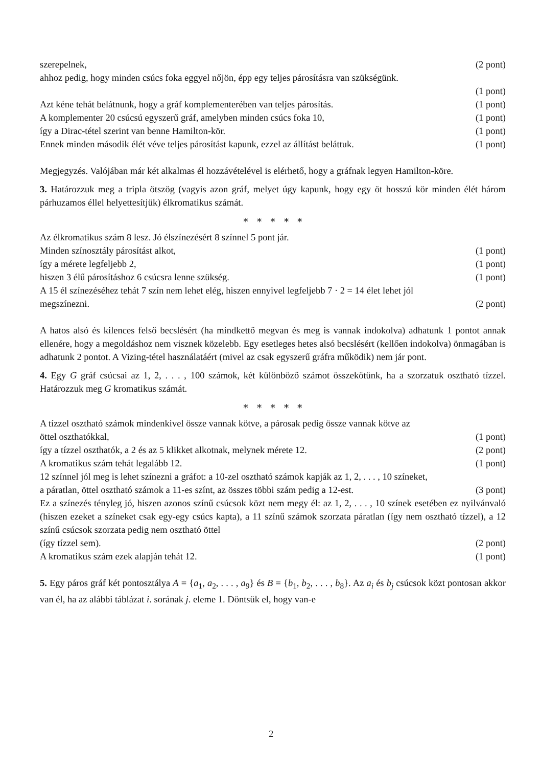szerepelnek, (2 pont)
ahhoz pedig, hogy minden csúcs foka eggyel nőjön, épp egy teljes párosításra van szükségünk.
(1 pont)
Azt kéne tehát belátnunk, hogy a gráf komplementerében van teljes párosítás. (1 pont)
A komplementer 20 csúcsú egyszerű gráf, amelyben minden csúcs foka 10, (1 pont)
így a Dirac-tétel szerint van benne Hamilton-kör. (1 pont)
Ennek minden második élét véve teljes párosítást kapunk, ezzel az állítást beláttuk. (1 pont)
Megjegyzés. Valójában már két alkalmas él hozzávételével is elérhető, hogy a gráfnak legyen Hamilton-köre.
3. Határozzuk meg a tripla ötszög (vagyis azon gráf, melyet úgy kapunk, hogy egy öt hosszú kör minden élét három párhuzamos éllel helyettesítjük) élkromatikus számát.
∗ ∗ ∗ ∗ ∗
Az élkromatikus szám 8 lesz. Jó élszínezésért 8 színnel 5 pont jár.
Minden színosztály párosítást alkot, (1 pont)
így a mérete legfeljebb 2, (1 pont)
hiszen 3 élű párosításhoz 6 csúcsra lenne szükség. (1 pont)
A 15 él színezéséhez tehát 7 szín nem lehet elég, hiszen ennyivel legfeljebb 7 · 2 = 14 élet lehet jól
megszínezni. (2 pont)
A hatos alsó és kilences felső becslésért (ha mindkettő megvan és meg is vannak indokolva) adhatunk 1 pontot annak ellenére, hogy a megoldáshoz nem visznek közelebb. Egy esetleges hetes alsó becslésért (kellően indokolva) önmagában is adhatunk 2 pontot. A Vizing-tétel használatáért (mivel az csak egyszerű gráfra működik) nem jár pont.
4. Egy G gráf csúcsai az 1, 2, . . . , 100 számok, két különböző számot összekötünk, ha a szorzatuk osztható tízzel. Határozzuk meg G kromatikus számát.
∗ ∗ ∗ ∗ ∗
A tízzel osztható számok mindenkivel össze vannak kötve, a párosak pedig össze vannak kötve az
öttel oszthatókkal, (1 pont)
így a tízzel oszthatók, a 2 és az 5 klikket alkotnak, melynek mérete 12. (2 pont)
A kromatikus szám tehát legalább 12. (1 pont)
12 színnel jól meg is lehet színezni a gráfot: a 10-zel osztható számok kapják az 1, 2, . . . , 10 színeket,
a páratlan, öttel osztható számok a 11-es színt, az összes többi szám pedig a 12-est. (3 pont)
Ez a színezés tényleg jó, hiszen azonos színű csúcsok közt nem megy él: az 1, 2, . . . , 10 színek esetében ez nyilvánvaló (hiszen ezeket a színeket csak egy-egy csúcs kapta), a 11 színű számok szorzata páratlan (így nem osztható tízzel), a 12 színű csúcsok szorzata pedig nem osztható öttel
(így tízzel sem). (2 pont)
A kromatikus szám ezek alapján tehát 12. (1 pont)
5. Egy páros gráf két pontosztálya A = {a<sub>1</sub>, a<sub>2</sub>, . . . , a<sub>9</sub>} és B = {b<sub>1</sub>, b<sub>2</sub>, . . . , b<sub>8</sub>}. Az a<sub>i</sub> és b<sub>j</sub> csúcsok közt pontosan akkor van él, ha az alábbi táblázat i. sorának j. eleme 1. Döntsük el, hogy van-e
2